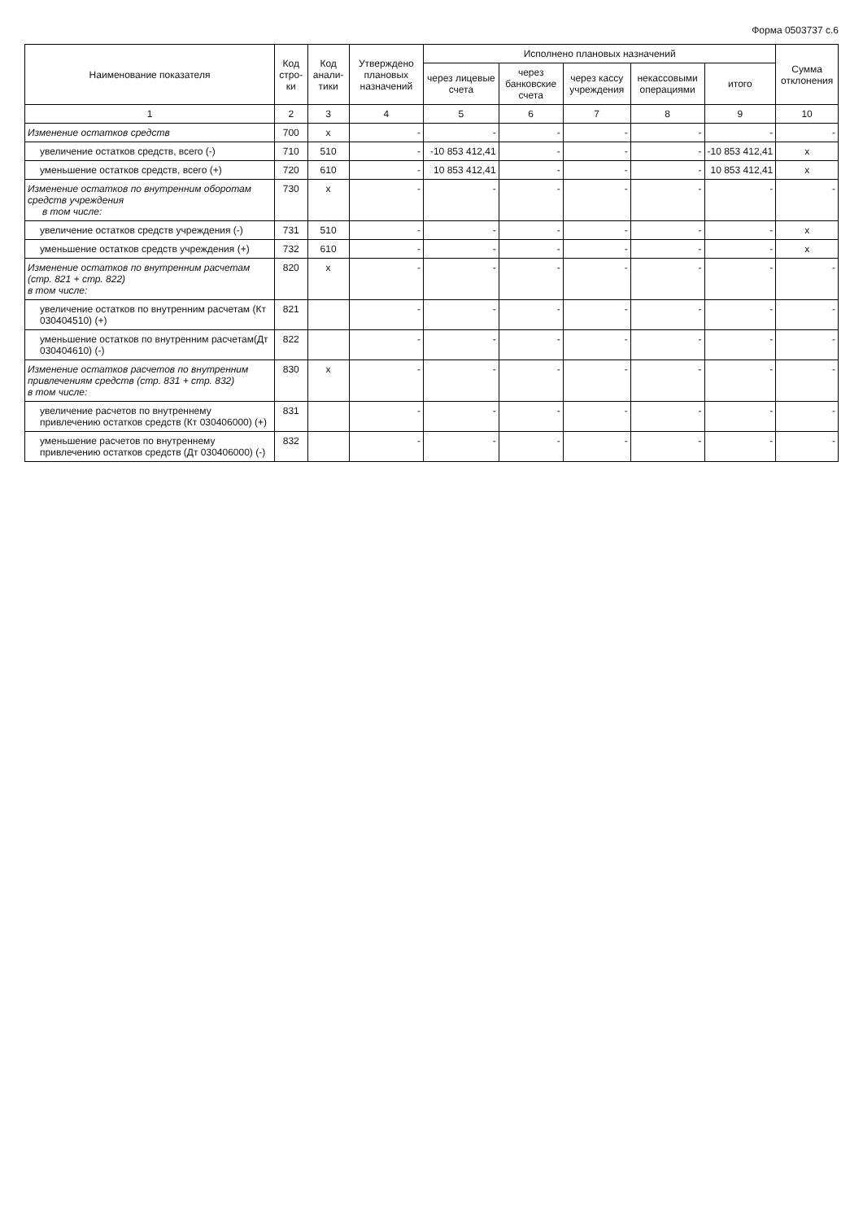Форма 0503737 с.6
| Наименование показателя | Код стро-ки | Код анали-тики | Утверждено плановых назначений | Исполнено плановых назначений | | | | | Сумма отклонения |
| --- | --- | --- | --- | --- | --- | --- | --- | --- | --- |
| | | | | через лицевые счета | через банковские счета | через кассу учреждения | некассовыми операциями | итого | |
| 1 | 2 | 3 | 4 | 5 | 6 | 7 | 8 | 9 | 10 |
| Изменение остатков средств | 700 | x | - | - | - | - | - | - | - |
| увеличение остатков средств, всего (-) | 710 | 510 | - | -10 853 412,41 | - | - | - | -10 853 412,41 | x |
| уменьшение остатков средств, всего (+) | 720 | 610 | - | 10 853 412,41 | - | - | - | 10 853 412,41 | x |
| Изменение остатков по внутренним оборотам средств учреждения в том числе: | 730 | x | - | - | - | - | - | - | - |
| увеличение остатков средств учреждения (-) | 731 | 510 | - | - | - | - | - | - | x |
| уменьшение остатков средств учреждения (+) | 732 | 610 | - | - | - | - | - | - | x |
| Изменение остатков по внутренним расчетам (стр. 821 + стр. 822) в том числе: | 820 | x | - | - | - | - | - | - | - |
| увеличение остатков по внутренним расчетам (Кт 030404510) (+) | 821 | | - | - | - | - | - | - | - |
| уменьшение остатков по внутренним расчетам(Дт 030404610) (-) | 822 | | - | - | - | - | - | - | - |
| Изменение остатков расчетов по внутренним привлечениям средств (стр. 831 + стр. 832) в том числе: | 830 | x | - | - | - | - | - | - | - |
| увеличение расчетов по внутреннему привлечению остатков средств (Кт 030406000) (+) | 831 | | - | - | - | - | - | - | - |
| уменьшение расчетов по внутреннему привлечению остатков средств (Дт 030406000) (-) | 832 | | - | - | - | - | - | - | - |